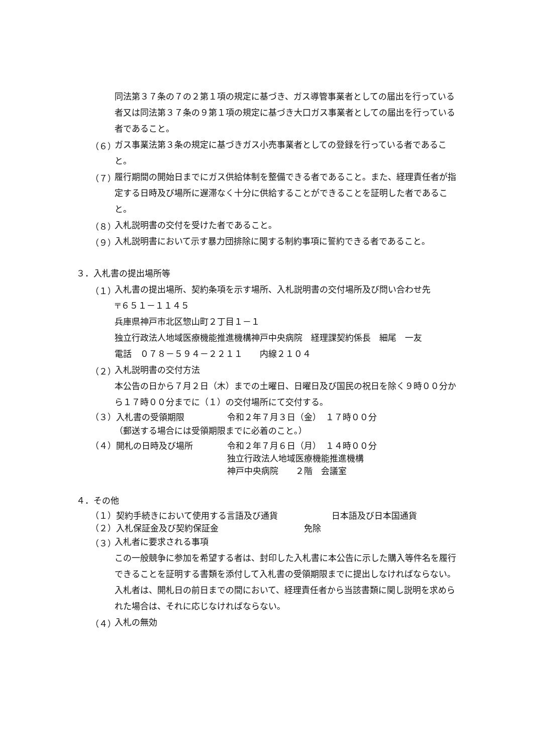同法第３７条の７の２第１項の規定に基づき、ガス導管事業者としての届出を行っている者又は同法第３７条の９第１項の規定に基づき大口ガス事業者としての届出を行っている者であること。
（６）
ガス事業法第３条の規定に基づきガス小売事業者としての登録を行っている者であること。
（７）
履行期間の開始日までにガス供給体制を整備できる者であること。また、経理責任者が指定する日時及び場所に遅滞なく十分に供給することができることを証明した者であること。
（８）
入札説明書の交付を受けた者であること。
（９）
入札説明書において示す暴力団排除に関する制約事項に誓約できる者であること。
３．入札書の提出場所等
（１）
入札書の提出場所、契約条項を示す場所、入札説明書の交付場所及び問い合わせ先
〒６５１－１１４５
兵庫県神戸市北区惣山町２丁目１－１
独立行政法人地域医療機能推進機構神戸中央病院　経理課契約係長　細尾　一友
電話　０７８－５９４－２２１１　　内線２１０４
（２）
入札説明書の交付方法
本公告の日から７月２日（木）までの土曜日、日曜日及び国民の祝日を除く９時００分から１７時００分までに（１）の交付場所にて交付する。
（３）入札書の受領期限 令和２年７月３日（金）　１７時００分
（郵送する場合には受領期限までに必着のこと。）
（４）開札の日時及び場所 令和２年７月６日（月）　１４時００分
独立行政法人地域医療機能推進機構
神戸中央病院　　２階　会議室
４．その他
（１）契約手続きにおいて使用する言語及び通貨 日本語及び日本国通貨
（２）入札保証金及び契約保証金 免除
（３）
入札者に要求される事項
この一般競争に参加を希望する者は、封印した入札書に本公告に示した購入等件名を履行できることを証明する書類を添付して入札書の受領期限までに提出しなければならない。入札者は、開札日の前日までの間において、経理責任者から当該書類に関し説明を求められた場合は、それに応じなければならない。
（４）
入札の無効